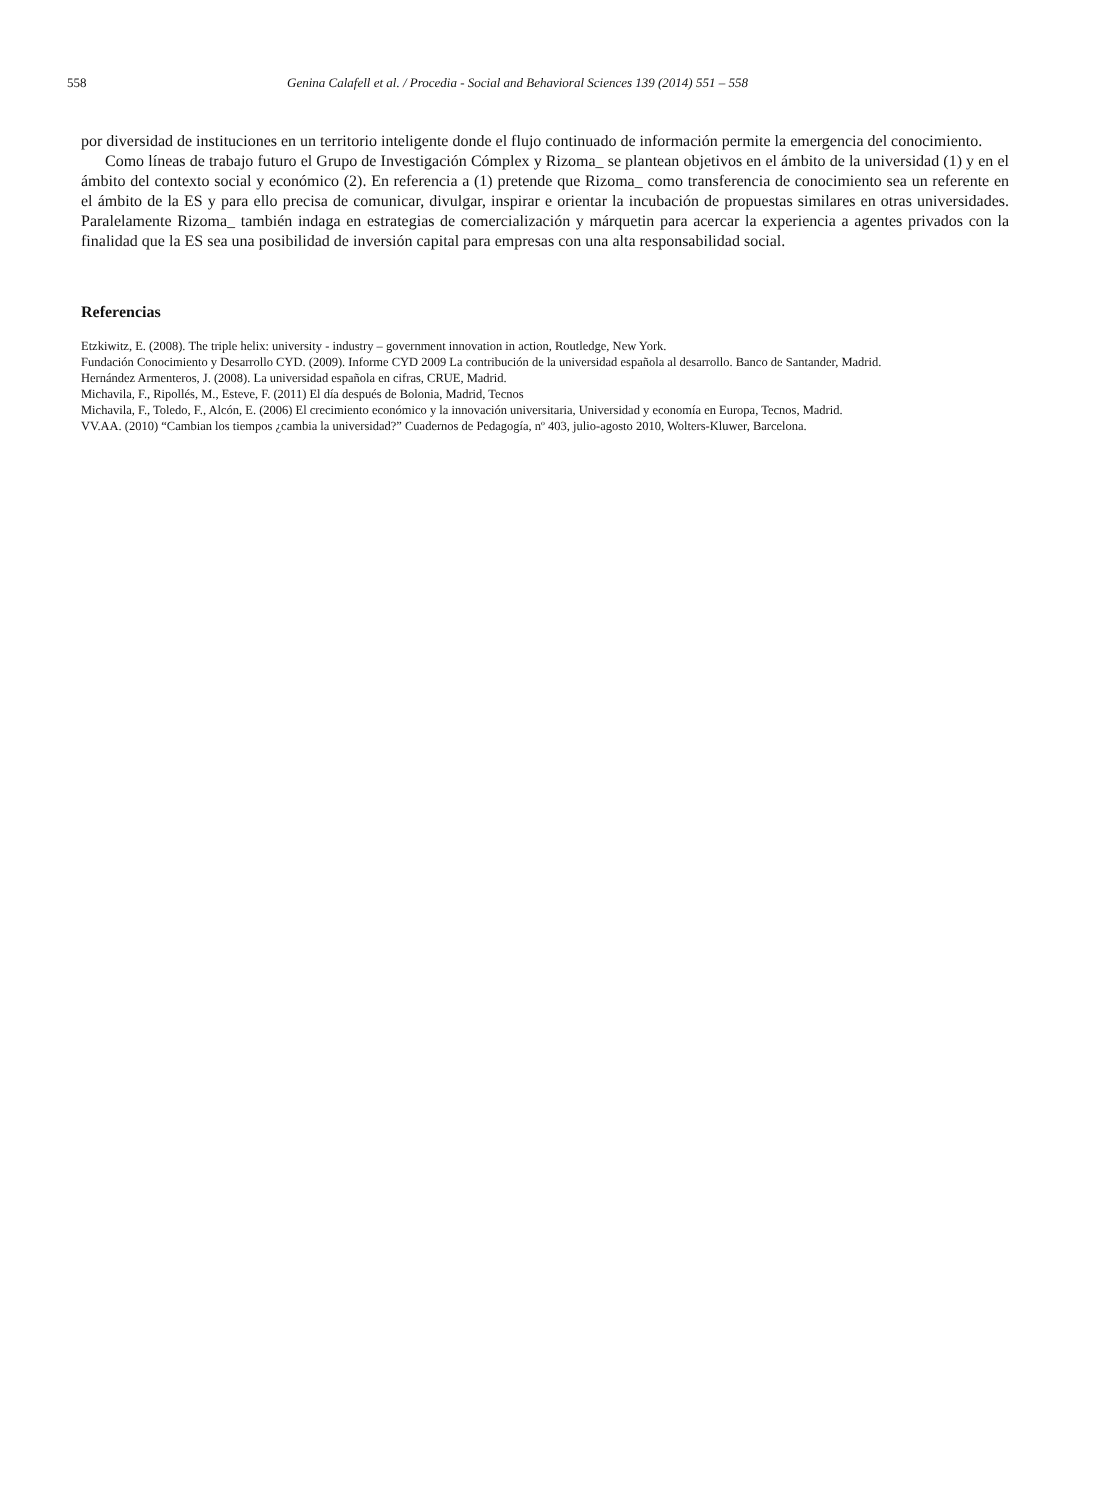558 Genina Calafell et al. / Procedia - Social and Behavioral Sciences 139 (2014) 551 – 558
por diversidad de instituciones en un territorio inteligente donde el flujo continuado de información permite la emergencia del conocimiento.
Como líneas de trabajo futuro el Grupo de Investigación Cómplex y Rizoma_ se plantean objetivos en el ámbito de la universidad (1) y en el ámbito del contexto social y económico (2). En referencia a (1) pretende que Rizoma_ como transferencia de conocimiento sea un referente en el ámbito de la ES y para ello precisa de comunicar, divulgar, inspirar e orientar la incubación de propuestas similares en otras universidades. Paralelamente Rizoma_ también indaga en estrategias de comercialización y márquetin para acercar la experiencia a agentes privados con la finalidad que la ES sea una posibilidad de inversión capital para empresas con una alta responsabilidad social.
Referencias
Etzkiwitz, E. (2008). The triple helix: university - industry – government innovation in action, Routledge, New York.
Fundación Conocimiento y Desarrollo CYD. (2009). Informe CYD 2009 La contribución de la universidad española al desarrollo. Banco de Santander, Madrid.
Hernández Armenteros, J. (2008). La universidad española en cifras, CRUE, Madrid.
Michavila, F., Ripollés, M., Esteve, F. (2011) El día después de Bolonia, Madrid, Tecnos
Michavila, F., Toledo, F., Alcón, E. (2006) El crecimiento económico y la innovación universitaria, Universidad y economía en Europa, Tecnos, Madrid.
VV.AA. (2010) “Cambian los tiempos ¿cambia la universidad?” Cuadernos de Pedagogía, nº 403, julio-agosto 2010, Wolters-Kluwer, Barcelona.